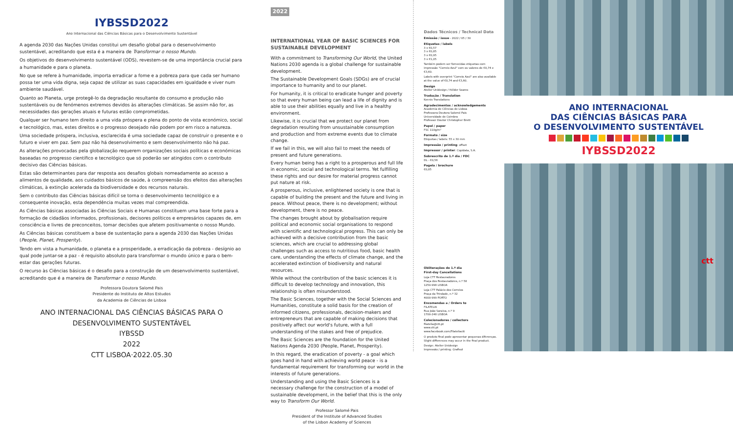IYBSSD2022
Ano Internacional das Ciências Básicas para o Desenvolvimento Sustentável
A agenda 2030 das Nações Unidas constitui um desafio global para o desenvolvimento sustentável, acreditando que esta é a maneira de Transformar o nosso Mundo.
Os objetivos do desenvolvimento sustentável (ODS), revestem-se de uma importância crucial para a humanidade e para o planeta.
No que se refere à humanidade, importa erradicar a fome e a pobreza para que cada ser humano possa ter uma vida digna, seja capaz de utilizar as suas capacidades em igualdade e viver num ambiente saudável.
Quanto ao Planeta, urge protegê-lo da degradação resultante do consumo e produção não sustentáveis ou de fenómenos extremos devidos às alterações climáticas. Se assim não for, as necessidades das gerações atuais e futuras estão comprometidas.
Qualquer ser humano tem direito a uma vida próspera e plena do ponto de vista económico, social e tecnológico, mas, estes direitos e o progresso desejado não podem por em risco a natureza.
Uma sociedade próspera, inclusiva, esclarecida é uma sociedade capaz de construir o presente e o futuro e viver em paz. Sem paz não há desenvolvimento e sem desenvolvimento não há paz.
As alterações provocadas pela globalização requerem organizações sociais políticas e económicas baseadas no progresso científico e tecnológico que só poderão ser atingidos com o contributo decisivo das Ciências básicas.
Estas são determinantes para dar resposta aos desafios globais nomeadamente ao acesso a alimentos de qualidade, aos cuidados básicos de saúde, à compreensão dos efeitos das alterações climáticas, à extinção acelerada da biodiversidade e dos recursos naturais.
Sem o contributo das Ciências básicas difícil se torna o desenvolvimento tecnológico e a consequente inovação, esta dependência muitas vezes mal compreendida.
As Ciências básicas associadas às Ciências Sociais e Humanas constituem uma base forte para a formação de cidadãos informados, profissionais, decisores políticos e empresários capazes de, em consciência e livres de preconceitos, tomar decisões que afetem positivamente o nosso Mundo.
As Ciências básicas constituem a base de sustentação para a agenda 2030 das Nações Unidas (People, Planet, Prosperity).
Tendo em vista a humanidade, o planeta e a prosperidade, a erradicação da pobreza - desígnio ao qual pode juntar-se a paz - é requisito absoluto para transformar o mundo único e para o bem-estar das gerações futuras.
O recurso às Ciências básicas é o desafio para a construção de um desenvolvimento sustentável, acreditando que é a maneira de Transformar o nosso Mundo.
Professora Doutora Salomé Pais
Presidente do Instituto de Altos Estudos
da Academia de Ciências de Lisboa
ANO INTERNACIONAL DAS CIÊNCIAS BÁSICAS PARA O DESENVOLVIMENTO SUSTENTÁVEL
IYBSSD
2022
CTT LISBOA·2022.05.30
2022
INTERNATIONAL YEAR OF BASIC SCIENCES FOR SUSTAINABLE DEVELOPMENT
With a commitment to Transforming Our World, the United Nations 2030 agenda is a global challenge for sustainable development.
The Sustainable Development Goals (SDGs) are of crucial importance to humanity and to our planet.
For humanity, it is critical to eradicate hunger and poverty so that every human being can lead a life of dignity and is able to use their abilities equally and live in a healthy environment.
Likewise, it is crucial that we protect our planet from degradation resulting from unsustainable consumption and production and from extreme events due to climate change.
If we fail in this, we will also fail to meet the needs of present and future generations.
Every human being has a right to a prosperous and full life in economic, social and technological terms. Yet fulfilling these rights and our desire for material progress cannot put nature at risk.
A prosperous, inclusive, enlightened society is one that is capable of building the present and the future and living in peace. Without peace, there is no development; without development, there is no peace.
The changes brought about by globalisation require political and economic social organisations to respond with scientific and technological progress. This can only be achieved with a decisive contribution from the basic sciences, which are crucial to addressing global challenges such as access to nutritious food, basic health care, understanding the effects of climate change, and the accelerated extinction of biodiversity and natural resources.
While without the contribution of the basic sciences it is difficult to develop technology and innovation, this relationship is often misunderstood.
The Basic Sciences, together with the Social Sciences and Humanities, constitute a solid basis for the creation of informed citizens, professionals, decision-makers and entrepreneurs that are capable of making decisions that positively affect our world's future, with a full understanding of the stakes and free of prejudice.
The Basic Sciences are the foundation for the United Nations Agenda 2030 (People, Planet, Prosperity).
In this regard, the eradication of poverty - a goal which goes hand in hand with achieving world peace - is a fundamental requirement for transforming our world in the interests of future generations.
Understanding and using the Basic Sciences is a necessary challenge for the construction of a model of sustainable development, in the belief that this is the only way to Transform Our World.
Professor Salomé Pais
President of the Institute of Advanced Studies
of the Lisbon Academy of Sciences
Dados Técnicos / Technical Data
Emissão / issue - 2022 / 05 / 30
Etiquetas / labels
3 x €0,57
3 x €0,85
3 x €0,95
3 x €1,05
Também podem ser fornecidas etiquetas com impressão "Correio Azul" com os valores de €0,74 e €3,60.
Labels with overprint "Correio Azul" are also available at the value of €0,74 and €3,60.
Design
Atelier Unidesign / Hélder Soares
Tradução / Translation
Kennis Translations
Agradecimentos / acknowledgements
Academia de Ciências de Lisboa
Professora Doutora Salomé Pais
Universidade de Coimbra
Professor Doutor Christopher Brett
Papel / paper
FSC 110g/m²
Formato / size
Etiquetas / labels: 55 x 30 mm
Impressão / printing: offset
Impressor / printer: Copidata, S.A.
Sobrescrito de 1.º dia / FDC
DL - €0,56
Pagela / brochure
€0,85
Obliterações do 1.º dia
First-day Cancellations
Loja CTT Restauradores
Praça dos Restauradores, n.º 58
1250-998 LISBOA
Loja CTT Palácio dos Correios
Praça da Trindade, n.º 32
4000-999 PORTO
Encomendas a / Orders to
FILATELIA
Rua João Saraiva, n.º 9
1700-248 LISBOA
Colecionadores / collectors
filatelia@ctt.pt
www.ctt.pt
www.facebook.com/Filateliactt
O produto final pode apresentar pequenas diferenças.
Slight differences may occur in the final product.
Design: Atelier Unidesign
Impressão / printing: Grafisol
ANO INTERNACIONAL
DAS CIÊNCIAS BÁSICAS PARA
O DESENVOLVIMENTO SUSTENTÁVEL
IYBSSD2022
ctt